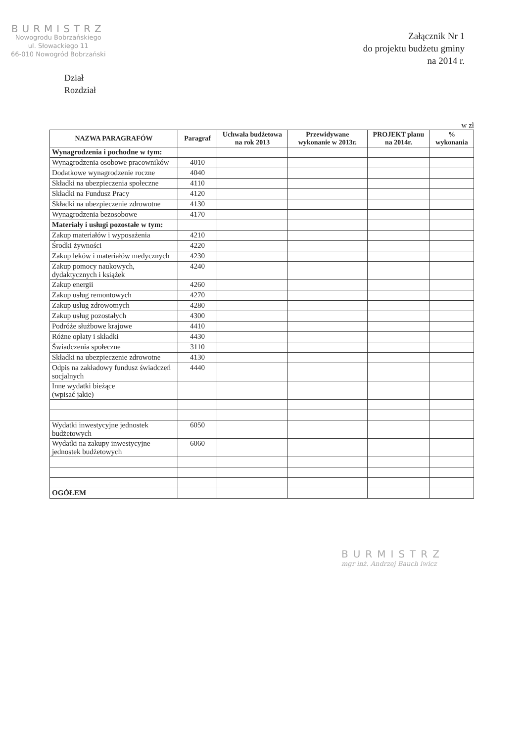BURMISTRZ
Nowogrodu Bobrzańskiego
ul. Słowackiego 11
66-010 Nowogród Bobrzański
Załącznik Nr 1
do projektu budżetu gminy
na 2014 r.
Dział
Rozdział
w zł
| NAZWA PARAGRAFÓW | Paragraf | Uchwała budżetowa na rok 2013 | Przewidywane wykonanie w 2013r. | PROJEKT planu na 2014r. | % wykonania |
| --- | --- | --- | --- | --- | --- |
| Wynagrodzenia i pochodne w tym: | | | | | |
| Wynagrodzenia osobowe pracowników | 4010 | | | | |
| Dodatkowe wynagrodzenie roczne | 4040 | | | | |
| Składki na ubezpieczenia społeczne | 4110 | | | | |
| Składki na Fundusz Pracy | 4120 | | | | |
| Składki na ubezpieczenie zdrowotne | 4130 | | | | |
| Wynagrodzenia bezosobowe | 4170 | | | | |
| Materiały i usługi pozostałe w tym: | | | | | |
| Zakup materiałów i wyposażenia | 4210 | | | | |
| Środki żywności | 4220 | | | | |
| Zakup leków i materiałów medycznych | 4230 | | | | |
| Zakup pomocy naukowych, dydaktycznych i książek | 4240 | | | | |
| Zakup energii | 4260 | | | | |
| Zakup usług remontowych | 4270 | | | | |
| Zakup usług zdrowotnych | 4280 | | | | |
| Zakup usług pozostałych | 4300 | | | | |
| Podróże służbowe krajowe | 4410 | | | | |
| Różne opłaty i składki | 4430 | | | | |
| Świadczenia społeczne | 3110 | | | | |
| Składki na ubezpieczenie zdrowotne | 4130 | | | | |
| Odpis na zakładowy fundusz świadczeń socjalnych | 4440 | | | | |
| Inne wydatki bieżące (wpisać jakie) | | | | | |
| Wydatki inwestycyjne jednostek budżetowych | 6050 | | | | |
| Wydatki na zakupy inwestycyjne jednostek budżetowych | 6060 | | | | |
| OGÓŁEM | | | | | |
BURMISTRZ
mgr inż. Andrzej Bauch iwicz